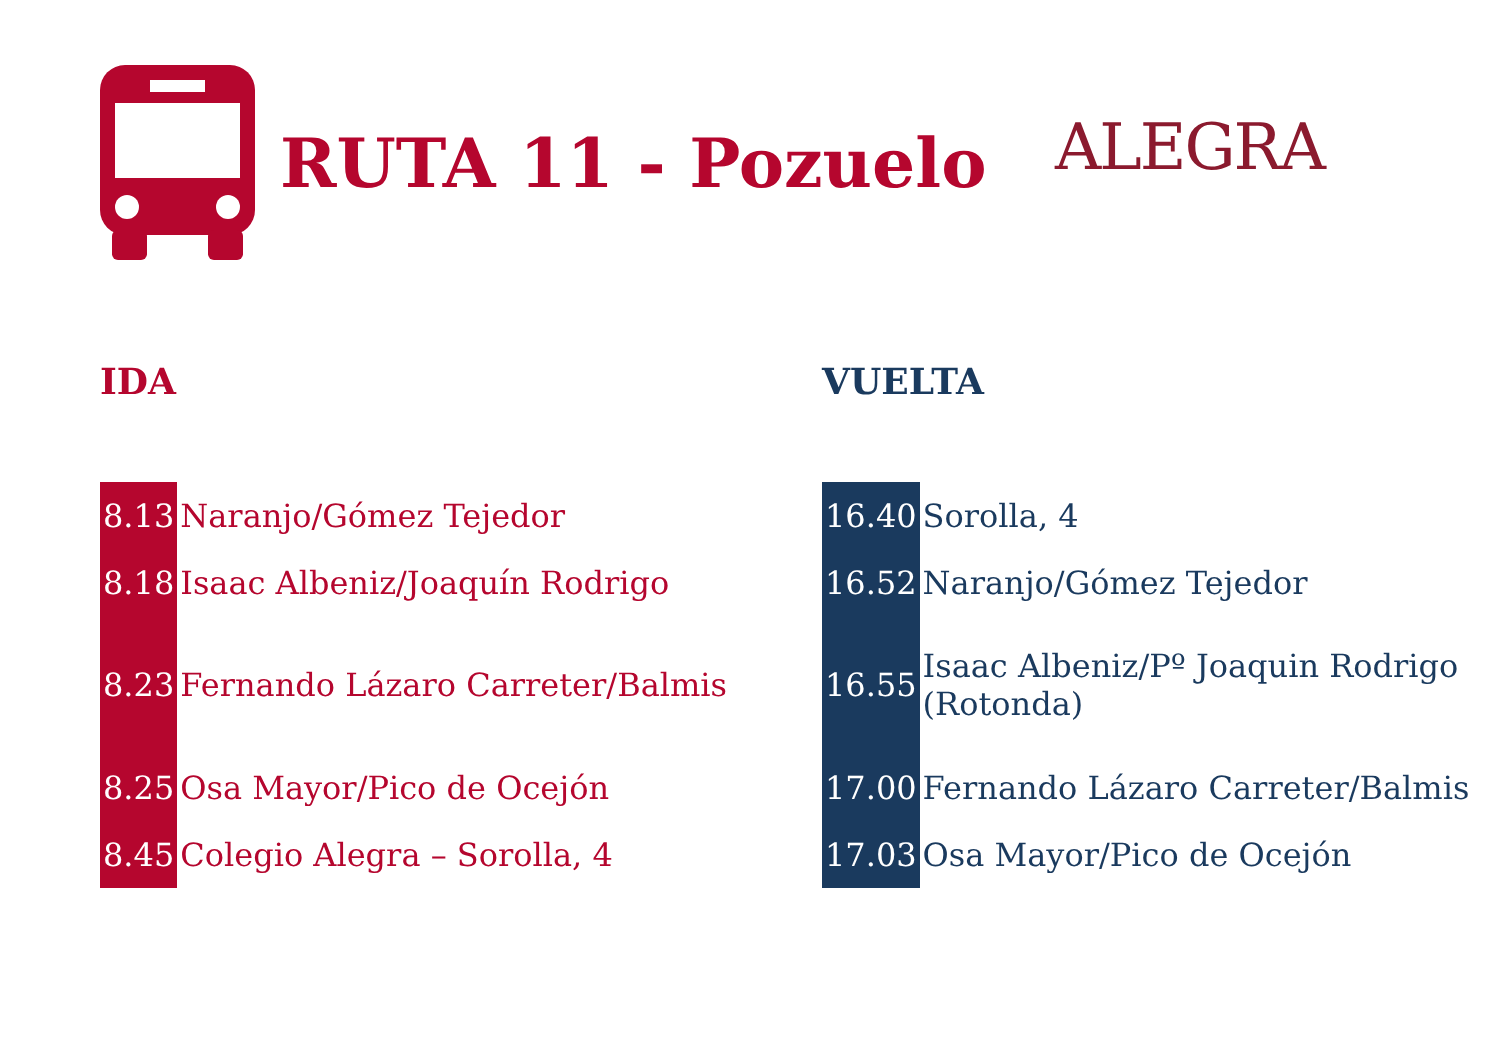RUTA 11 - Pozuelo
ALEGRA
IDA
| 8.13 | Naranjo/Gómez Tejedor |
| 8.18 | Isaac Albeniz/Joaquín Rodrigo |
| 8.23 | Fernando Lázaro Carreter/Balmis |
| 8.25 | Osa Mayor/Pico de Ocejón |
| 8.45 | Colegio Alegra – Sorolla, 4 |
VUELTA
| 16.40 | Sorolla, 4 |
| 16.52 | Naranjo/Gómez Tejedor |
| 16.55 | Isaac Albeniz/Pº Joaquin Rodrigo (Rotonda) |
| 17.00 | Fernando Lázaro Carreter/Balmis |
| 17.03 | Osa Mayor/Pico de Ocejón |